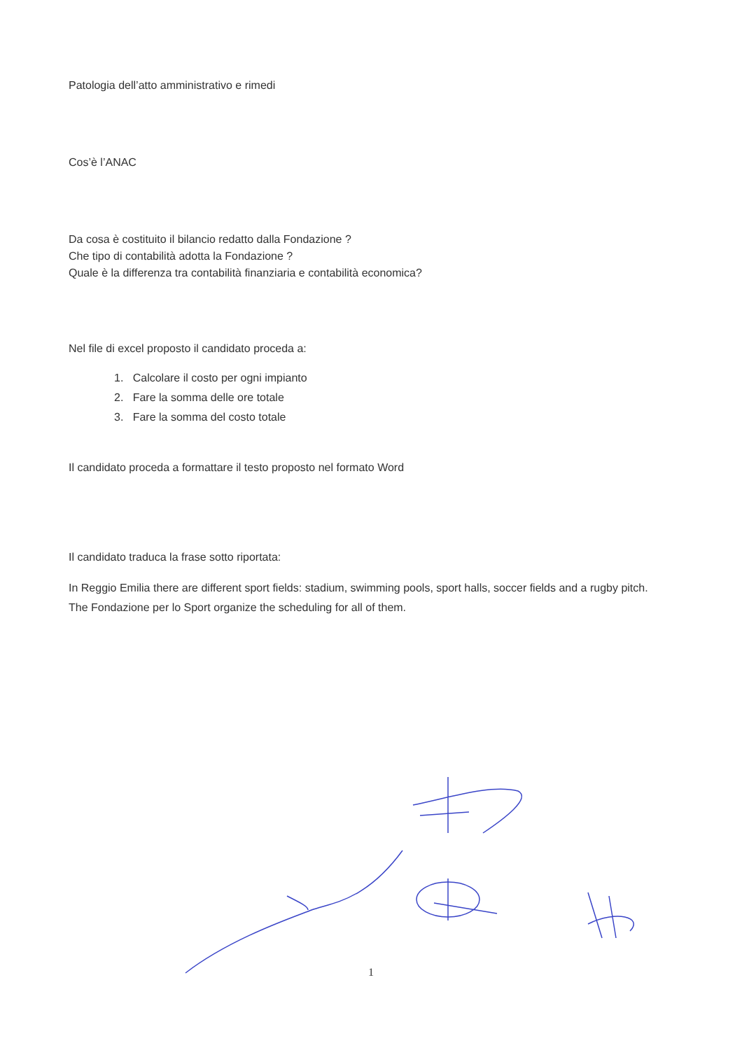Patologia dell’atto amministrativo e rimedi
Cos’è l’ANAC
Da cosa è costituito il bilancio redatto dalla Fondazione ?
Che tipo di contabilità adotta la Fondazione ?
Quale è la differenza tra contabilità finanziaria e contabilità economica?
Nel file di excel proposto il candidato proceda a:
1. Calcolare il costo per ogni impianto
2. Fare la somma delle ore totale
3. Fare la somma del costo totale
Il candidato proceda a formattare il testo proposto nel formato Word
Il candidato traduca la frase sotto riportata:
In Reggio Emilia there are different sport fields: stadium, swimming pools, sport halls, soccer fields and a rugby pitch. The Fondazione per lo Sport organize the scheduling for all of them.
1